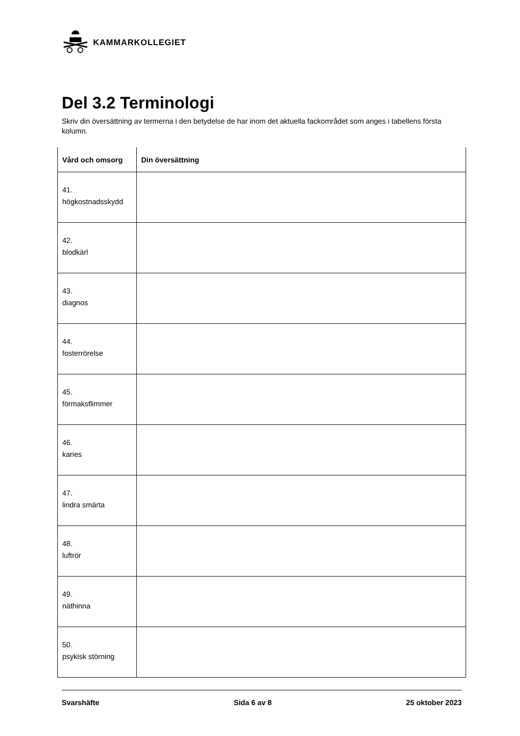KAMMARKOLLEGIET
Del 3.2 Terminologi
Skriv din översättning av termerna i den betydelse de har inom det aktuella fackområdet som anges i tabellens första kolumn.
| Vård och omsorg | Din översättning |
| --- | --- |
| 41. högkostnadsskydd | |
| 42. blodkärl | |
| 43. diagnos | |
| 44. fosterrörelse | |
| 45. förmaksflimmer | |
| 46. karies | |
| 47. lindra smärta | |
| 48. luftrör | |
| 49. näthinna | |
| 50. psykisk störning | |
Svarshäfte Sida 6 av 8 25 oktober 2023